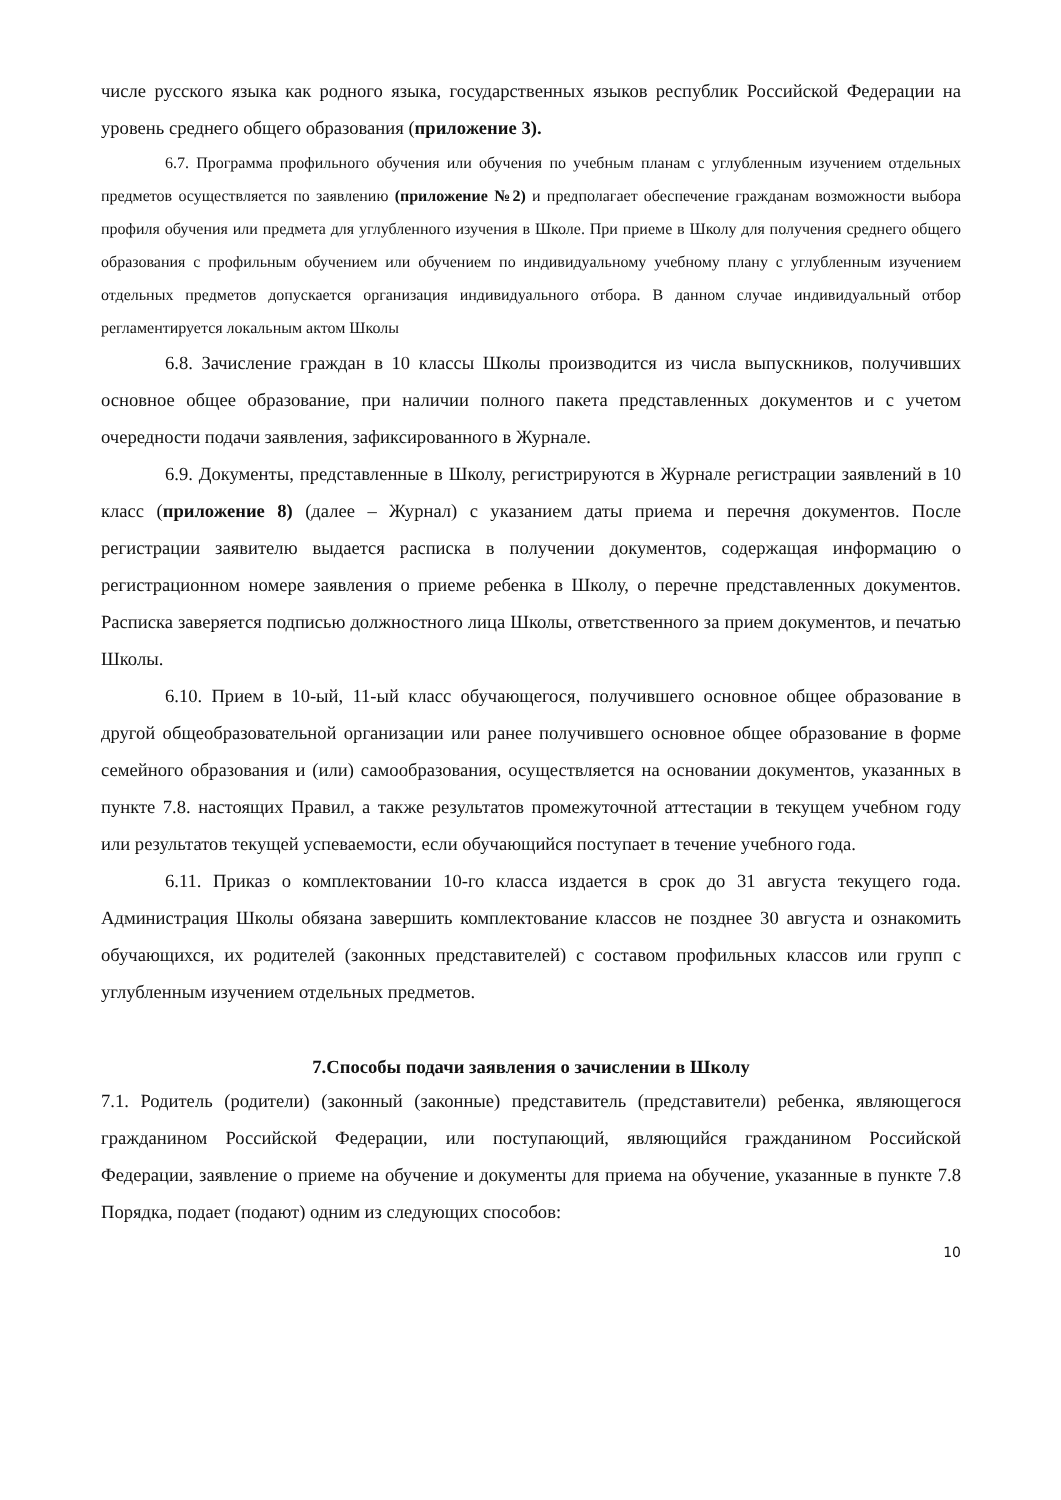числе русского языка как родного языка, государственных языков республик Российской Федерации на уровень среднего общего образования (приложение 3).
6.7. Программа профильного обучения или обучения по учебным планам с углубленным изучением отдельных предметов осуществляется по заявлению (приложение №2) и предполагает обеспечение гражданам возможности выбора профиля обучения или предмета для углубленного изучения в Школе. При приеме в Школу для получения среднего общего образования с профильным обучением или обучением по индивидуальному учебному плану с углубленным изучением отдельных предметов допускается организация индивидуального отбора. В данном случае индивидуальный отбор регламентируется локальным актом Школы
6.8. Зачисление граждан в 10 классы Школы производится из числа выпускников, получивших основное общее образование, при наличии полного пакета представленных документов и с учетом очередности подачи заявления, зафиксированного в Журнале.
6.9. Документы, представленные в Школу, регистрируются в Журнале регистрации заявлений в 10 класс (приложение 8) (далее – Журнал) с указанием даты приема и перечня документов. После регистрации заявителю выдается расписка в получении документов, содержащая информацию о регистрационном номере заявления о приеме ребенка в Школу, о перечне представленных документов. Расписка заверяется подписью должностного лица Школы, ответственного за прием документов, и печатью Школы.
6.10. Прием в 10-ый, 11-ый класс обучающегося, получившего основное общее образование в другой общеобразовательной организации или ранее получившего основное общее образование в форме семейного образования и (или) самообразования, осуществляется на основании документов, указанных в пункте 7.8. настоящих Правил, а также результатов промежуточной аттестации в текущем учебном году или результатов текущей успеваемости, если обучающийся поступает в течение учебного года.
6.11. Приказ о комплектовании 10-го класса издается в срок до 31 августа текущего года. Администрация Школы обязана завершить комплектование классов не позднее 30 августа и ознакомить обучающихся, их родителей (законных представителей) с составом профильных классов или групп с углубленным изучением отдельных предметов.
7.Способы подачи заявления о зачислении в Школу
7.1. Родитель (родители) (законный (законные) представитель (представители) ребенка, являющегося гражданином Российской Федерации, или поступающий, являющийся гражданином Российской Федерации, заявление о приеме на обучение и документы для приема на обучение, указанные в пункте 7.8 Порядка, подает (подают) одним из следующих способов:
10